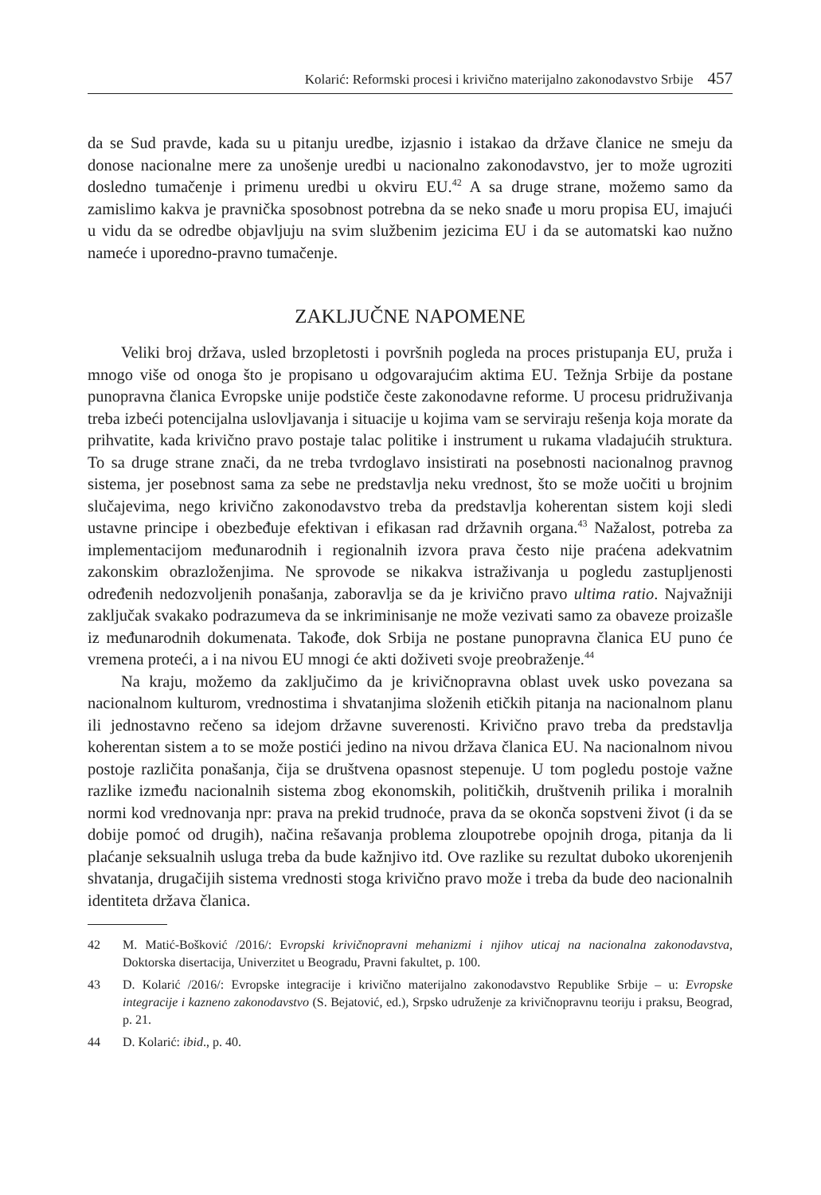Kolarić: Reformski procesi i krivično materijalno zakonodavstvo Srbije 457
da se Sud pravde, kada su u pitanju uredbe, izjasnio i istakao da države članice ne smeju da donose nacionalne mere za unošenje uredbi u nacionalno zakonodavstvo, jer to može ugroziti dosledno tumačenje i primenu uredbi u okviru EU.<sup>42</sup> A sa druge strane, možemo samo da zamislimo kakva je pravnička sposobnost potrebna da se neko snađe u moru propisa EU, imajući u vidu da se odredbe objavljuju na svim službenim jezicima EU i da se automatski kao nužno nameće i uporedno-pravno tumačenje.
ZAKLJUČNE NAPOMENE
Veliki broj država, usled brzopletosti i površnih pogleda na proces pristupanja EU, pruža i mnogo više od onoga što je propisano u odgovarajućim aktima EU. Težnja Srbije da postane punopravna članica Evropske unije podstiče česte zakonodavne reforme. U procesu pridruživanja treba izbeći potencijalna uslovljavanja i situacije u kojima vam se serviraju rešenja koja morate da prihvatite, kada krivično pravo postaje talac politike i instrument u rukama vladajućih struktura. To sa druge strane znači, da ne treba tvrdoglavo insistirati na posebnosti nacionalnog pravnog sistema, jer posebnost sama za sebe ne predstavlja neku vrednost, što se može uočiti u brojnim slučajevima, nego krivično zakonodavstvo treba da predstavlja koherentan sistem koji sledi ustavne principe i obezbeđuje efektivan i efikasan rad državnih organa.<sup>43</sup> Nažalost, potreba za implementacijom međunarodnih i regionalnih izvora prava često nije praćena adekvatnim zakonskim obrazloženjima. Ne sprovode se nikakva istraživanja u pogledu zastupljenosti određenih nedozvoljenih ponašanja, zaboravlja se da je krivično pravo ultima ratio. Najvažniji zaključak svakako podrazumeva da se inkriminisanje ne može vezivati samo za obaveze proizašle iz međunarodnih dokumenata. Takođe, dok Srbija ne postane punopravna članica EU puno će vremena proteći, a i na nivou EU mnogi će akti doživeti svoje preobraženje.<sup>44</sup>
Na kraju, možemo da zaključimo da je krivičnopravna oblast uvek usko povezana sa nacionalnom kulturom, vrednostima i shvatanjima složenih etičkih pitanja na nacionalnom planu ili jednostavno rečeno sa idejom državne suverenosti. Krivično pravo treba da predstavlja koherentan sistem a to se može postići jedino na nivou država članica EU. Na nacionalnom nivou postoje različita ponašanja, čija se društvena opasnost stepenuje. U tom pogledu postoje važne razlike između nacionalnih sistema zbog ekonomskih, političkih, društvenih prilika i moralnih normi kod vrednovanja npr: prava na prekid trudnoće, prava da se okonča sopstveni život (i da se dobije pomoć od drugih), načina rešavanja problema zloupotrebe opojnih droga, pitanja da li plaćanje seksualnih usluga treba da bude kažnjivo itd. Ove razlike su rezultat duboko ukorenjenih shvatanja, drugačijih sistema vrednosti stoga krivično pravo može i treba da bude deo nacionalnih identiteta država članica.
42 M. Matić-Bošković /2016/: Evropski krivičnopravni mehanizmi i njihov uticaj na nacionalna zakonodavstva, Doktorska disertacija, Univerzitet u Beogradu, Pravni fakultet, p. 100.
43 D. Kolarić /2016/: Evropske integracije i krivično materijalno zakonodavstvo Republike Srbije – u: Evropske integracije i kazneno zakonodavstvo (S. Bejatović, ed.), Srpsko udruženje za krivičnopravnu teoriju i praksu, Beograd, p. 21.
44 D. Kolarić: ibid., p. 40.